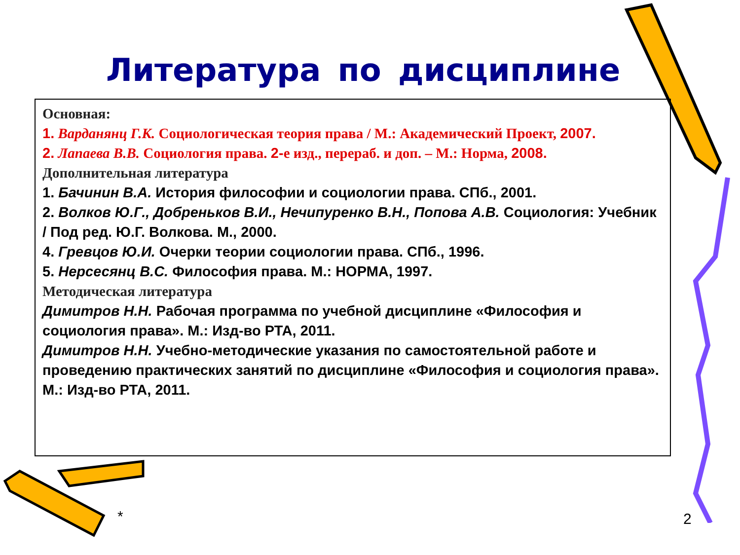Литература по дисциплине
Основная:
1. Варданянц Г.К. Социологическая теория права / М.: Академический Проект, 2007.
2. Лапаева В.В. Социология права. 2-е изд., перераб. и доп. – М.: Норма, 2008.
Дополнительная литература
1. Бачинин В.А. История философии и социологии права. СПб., 2001.
2. Волков Ю.Г., Добреньков В.И., Нечипуренко В.Н., Попова А.В. Социология: Учебник / Под ред. Ю.Г. Волкова. М., 2000.
4. Гревцов Ю.И. Очерки теории социологии права. СПб., 1996.
5. Нерсесянц В.С. Философия права. М.: НОРМА, 1997.
Методическая литература
Димитров Н.Н. Рабочая программа по учебной дисциплине «Философия и социология права». М.: Изд-во РТА, 2011.
Димитров Н.Н. Учебно-методические указания по самостоятельной работе и проведению практических занятий по дисциплине «Философия и социология права». М.: Изд-во РТА, 2011.
* 2